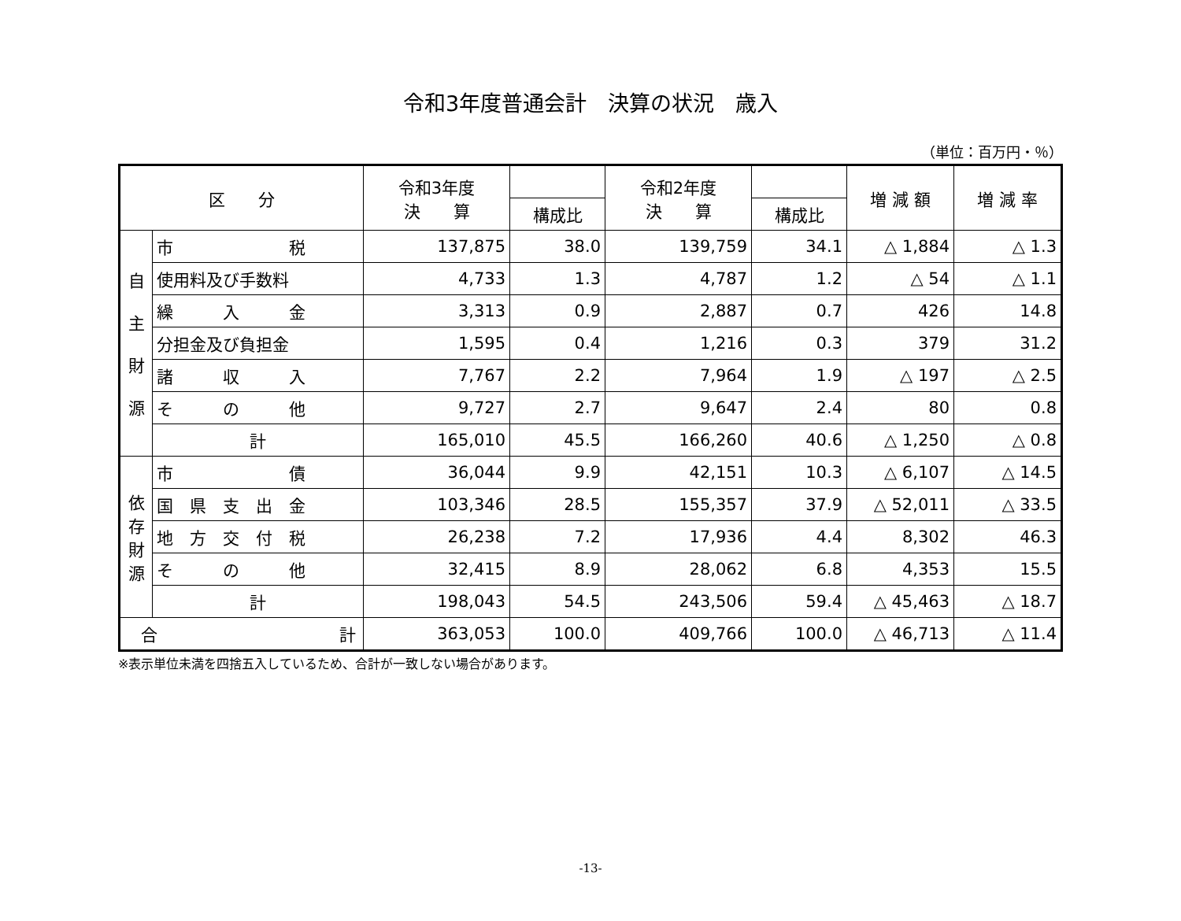令和3年度普通会計　決算の状況　歳入
（単位：百万円・％）
| 区 分 | | 令和3年度 決 算 | | 令和2年度 決 算 | | 増 減 額 | 増 減 率 |
| --- | --- | --- | --- | --- | --- | --- | --- |
| | | | 構成比 | | 構成比 | | |
| 自 主 財 源 | 市 税 | 137,875 | 38.0 | 139,759 | 34.1 | △ 1,884 | △ 1.3 |
| | 使用料及び手数料 | 4,733 | 1.3 | 4,787 | 1.2 | △ 54 | △ 1.1 |
| | 繰 入 金 | 3,313 | 0.9 | 2,887 | 0.7 | 426 | 14.8 |
| | 分担金及び負担金 | 1,595 | 0.4 | 1,216 | 0.3 | 379 | 31.2 |
| | 諸 収 入 | 7,767 | 2.2 | 7,964 | 1.9 | △ 197 | △ 2.5 |
| | そ の 他 | 9,727 | 2.7 | 9,647 | 2.4 | 80 | 0.8 |
| | 計 | 165,010 | 45.5 | 166,260 | 40.6 | △ 1,250 | △ 0.8 |
| 依 存 財 源 | 市 債 | 36,044 | 9.9 | 42,151 | 10.3 | △ 6,107 | △ 14.5 |
| | 国 県 支 出 金 | 103,346 | 28.5 | 155,357 | 37.9 | △ 52,011 | △ 33.5 |
| | 地 方 交 付 税 | 26,238 | 7.2 | 17,936 | 4.4 | 8,302 | 46.3 |
| | そ の 他 | 32,415 | 8.9 | 28,062 | 6.8 | 4,353 | 15.5 |
| | 計 | 198,043 | 54.5 | 243,506 | 59.4 | △ 45,463 | △ 18.7 |
| 合 計 | | 363,053 | 100.0 | 409,766 | 100.0 | △ 46,713 | △ 11.4 |
※表示単位未満を四捨五入しているため、合計が一致しない場合があります。
-13-